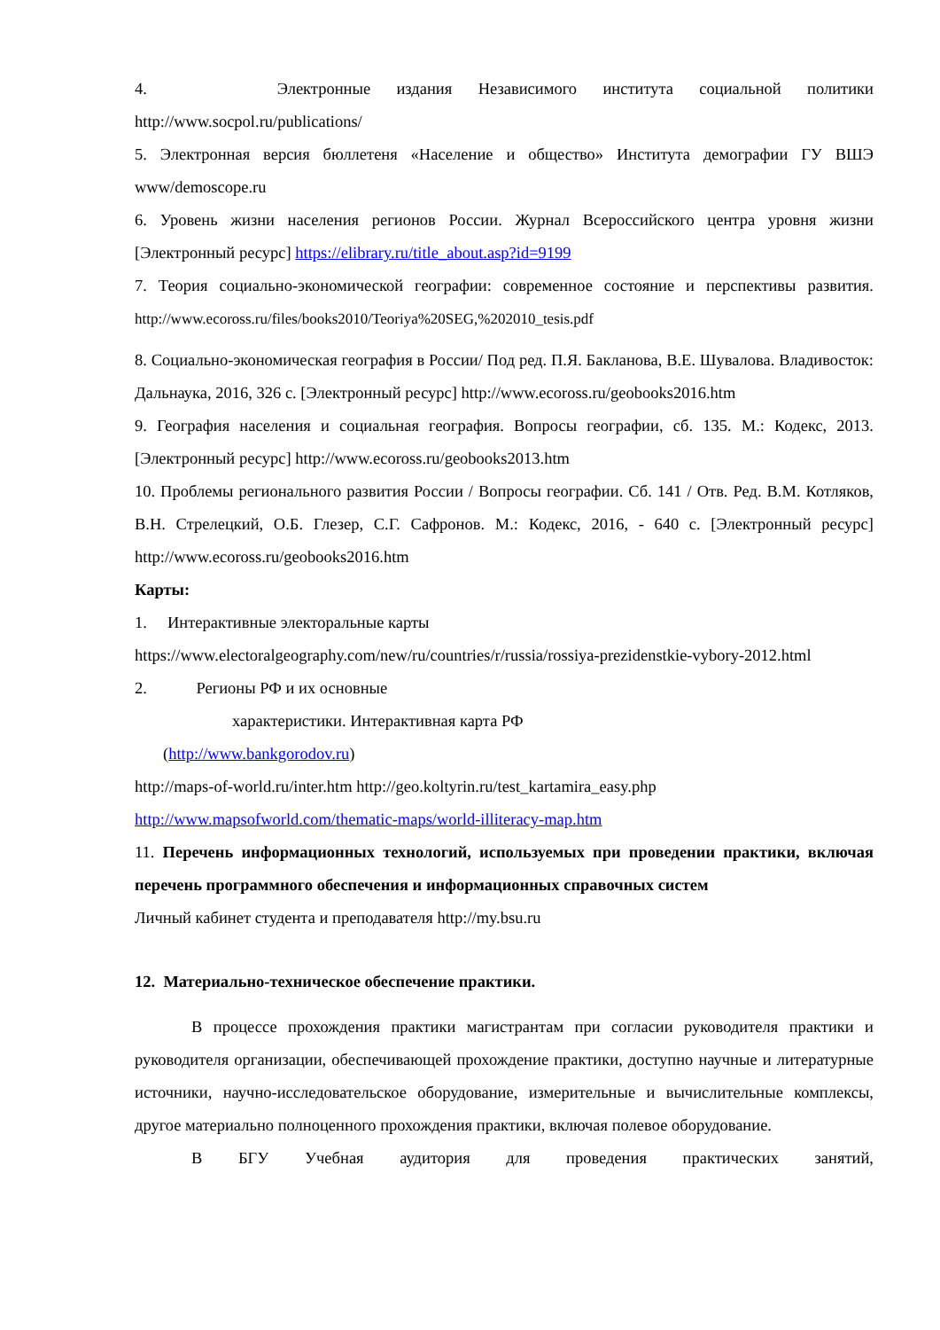4. Электронные издания Независимого института социальной политики
http://www.socpol.ru/publications/
5. Электронная версия бюллетеня «Население и общество» Института демографии ГУ ВШЭ www/demoscope.ru
6. Уровень жизни населения регионов России. Журнал Всероссийского центра уровня жизни [Электронный ресурс] https://elibrary.ru/title_about.asp?id=9199
7. Теория социально-экономической географии: современное состояние и перспективы развития. http://www.ecoross.ru/files/books2010/Teoriya%20SEG,%202010_tesis.pdf
8. Социально-экономическая география в России/ Под ред. П.Я. Бакланова, В.Е. Шувалова. Владивосток: Дальнаука, 2016, 326 с. [Электронный ресурс] http://www.ecoross.ru/geobooks2016.htm
9. География населения и социальная география. Вопросы географии, сб. 135. М.: Кодекс, 2013. [Электронный ресурс] http://www.ecoross.ru/geobooks2013.htm
10. Проблемы регионального развития России / Вопросы географии. Сб. 141 / Отв. Ред. В.М. Котляков, В.Н. Стрелецкий, О.Б. Глезер, С.Г. Сафронов. М.: Кодекс, 2016, - 640 с. [Электронный ресурс] http://www.ecoross.ru/geobooks2016.htm
Карты:
1. Интерактивные электоральные карты
https://www.electoralgeography.com/new/ru/countries/r/russia/rossiya-prezidenstkie-vybory-2012.html
2. Регионы РФ и их основные
характеристики. Интерактивная карта РФ
(http://www.bankgorodov.ru)
http://maps-of-world.ru/inter.htm http://geo.koltyrin.ru/test_kartamira_easy.php
http://www.mapsofworld.com/thematic-maps/world-illiteracy-map.htm
11. Перечень информационных технологий, используемых при проведении практики, включая перечень программного обеспечения и информационных справочных систем
Личный кабинет студента и преподавателя http://my.bsu.ru
12. Материально-техническое обеспечение практики.
В процессе прохождения практики магистрантам при согласии руководителя практики и руководителя организации, обеспечивающей прохождение практики, доступно научные и литературные источники, научно-исследовательское оборудование, измерительные и вычислительные комплексы, другое материально полноценного прохождения практики, включая полевое оборудование.
В БГУ Учебная аудитория для проведения практических занятий,